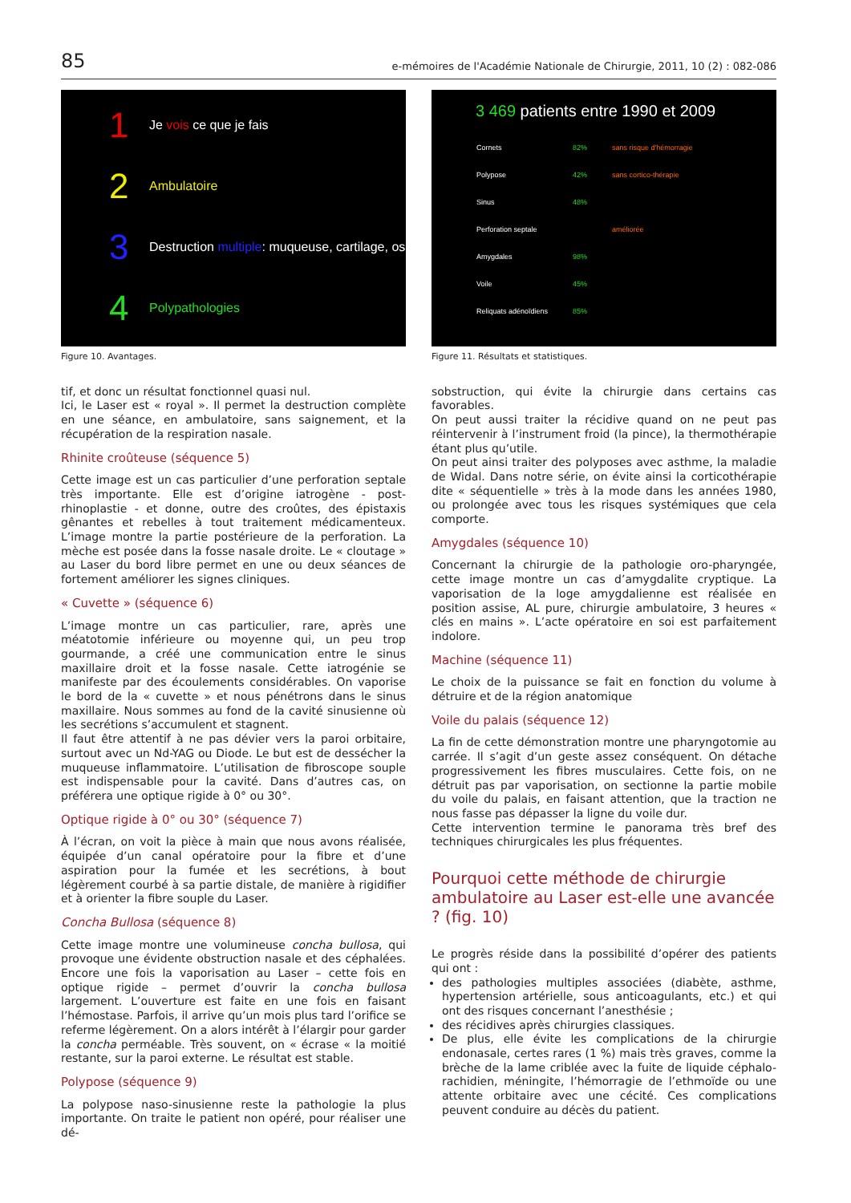85 e-mémoires de l'Académie Nationale de Chirurgie, 2011, 10 (2) : 082-086
1 Je vois ce que je fais
2 Ambulatoire
3 Destruction multiple: muqueuse, cartilage, os
4 Polypathologies
Figure 10. Avantages.
tif, et donc un résultat fonctionnel quasi nul.
Ici, le Laser est « royal ». Il permet la destruction complète en une séance, en ambulatoire, sans saignement, et la récupération de la respiration nasale.
Rhinite croûteuse (séquence 5)
Cette image est un cas particulier d’une perforation septale très importante. Elle est d’origine iatrogène - post-rhinoplastie - et donne, outre des croûtes, des épistaxis gênantes et rebelles à tout traitement médicamenteux. L’image montre la partie postérieure de la perforation. La mèche est posée dans la fosse nasale droite. Le « cloutage » au Laser du bord libre permet en une ou deux séances de fortement améliorer les signes cliniques.
« Cuvette » (séquence 6)
L’image montre un cas particulier, rare, après une méatotomie inférieure ou moyenne qui, un peu trop gourmande, a créé une communication entre le sinus maxillaire droit et la fosse nasale. Cette iatrogénie se manifeste par des écoulements considérables. On vaporise le bord de la « cuvette » et nous pénétrons dans le sinus maxillaire. Nous sommes au fond de la cavité sinusienne où les secrétions s’accumulent et stagnent.
Il faut être attentif à ne pas dévier vers la paroi orbitaire, surtout avec un Nd-YAG ou Diode. Le but est de dessécher la muqueuse inflammatoire. L’utilisation de fibroscope souple est indispensable pour la cavité. Dans d’autres cas, on préférera une optique rigide à 0° ou 30°.
Optique rigide à 0° ou 30° (séquence 7)
À l’écran, on voit la pièce à main que nous avons réalisée, équipée d’un canal opératoire pour la fibre et d’une aspiration pour la fumée et les secrétions, à bout légèrement courbé à sa partie distale, de manière à rigidifier et à orienter la fibre souple du Laser.
Concha Bullosa (séquence 8)
Cette image montre une volumineuse concha bullosa, qui provoque une évidente obstruction nasale et des céphalées. Encore une fois la vaporisation au Laser – cette fois en optique rigide – permet d’ouvrir la concha bullosa largement. L’ouverture est faite en une fois en faisant l’hémostase. Parfois, il arrive qu’un mois plus tard l’orifice se referme légèrement. On a alors intérêt à l’élargir pour garder la concha perméable. Très souvent, on « écrase « la moitié restante, sur la paroi externe. Le résultat est stable.
Polypose (séquence 9)
La polypose naso-sinusienne reste la pathologie la plus importante. On traite le patient non opéré, pour réaliser une dé-
3 469 patients entre 1990 et 2009
| Cornets | 82% | sans risque d'hémorragie |
| Polypose | 42% | sans cortico-thérapie |
| Sinus | 48% | |
| Perforation septale | | améliorée |
| Amygdales | 98% | |
| Voile | 45% | |
| Reliquats adénoïdiens | 85% | |
Figure 11. Résultats et statistiques.
sobstruction, qui évite la chirurgie dans certains cas favorables.
On peut aussi traiter la récidive quand on ne peut pas réintervenir à l’instrument froid (la pince), la thermothérapie étant plus qu’utile.
On peut ainsi traiter des polyposes avec asthme, la maladie de Widal. Dans notre série, on évite ainsi la corticothérapie dite « séquentielle » très à la mode dans les années 1980, ou prolongée avec tous les risques systémiques que cela comporte.
Amygdales (séquence 10)
Concernant la chirurgie de la pathologie oro-pharyngée, cette image montre un cas d’amygdalite cryptique. La vaporisation de la loge amygdalienne est réalisée en position assise, AL pure, chirurgie ambulatoire, 3 heures « clés en mains ». L’acte opératoire en soi est parfaitement indolore.
Machine (séquence 11)
Le choix de la puissance se fait en fonction du volume à détruire et de la région anatomique
Voile du palais (séquence 12)
La fin de cette démonstration montre une pharyngotomie au carrée. Il s’agit d’un geste assez conséquent. On détache progressivement les fibres musculaires. Cette fois, on ne détruit pas par vaporisation, on sectionne la partie mobile du voile du palais, en faisant attention, que la traction ne nous fasse pas dépasser la ligne du voile dur.
Cette intervention termine le panorama très bref des techniques chirurgicales les plus fréquentes.
Pourquoi cette méthode de chirurgie ambulatoire au Laser est-elle une avancée ? (fig. 10)
Le progrès réside dans la possibilité d’opérer des patients qui ont :
des pathologies multiples associées (diabète, asthme, hypertension artérielle, sous anticoagulants, etc.) et qui ont des risques concernant l’anesthésie ;
des récidives après chirurgies classiques.
De plus, elle évite les complications de la chirurgie endonasale, certes rares (1 %) mais très graves, comme la brèche de la lame criblée avec la fuite de liquide céphalo-rachidien, méningite, l’hémorragie de l’ethmoïde ou une attente orbitaire avec une cécité. Ces complications peuvent conduire au décès du patient.